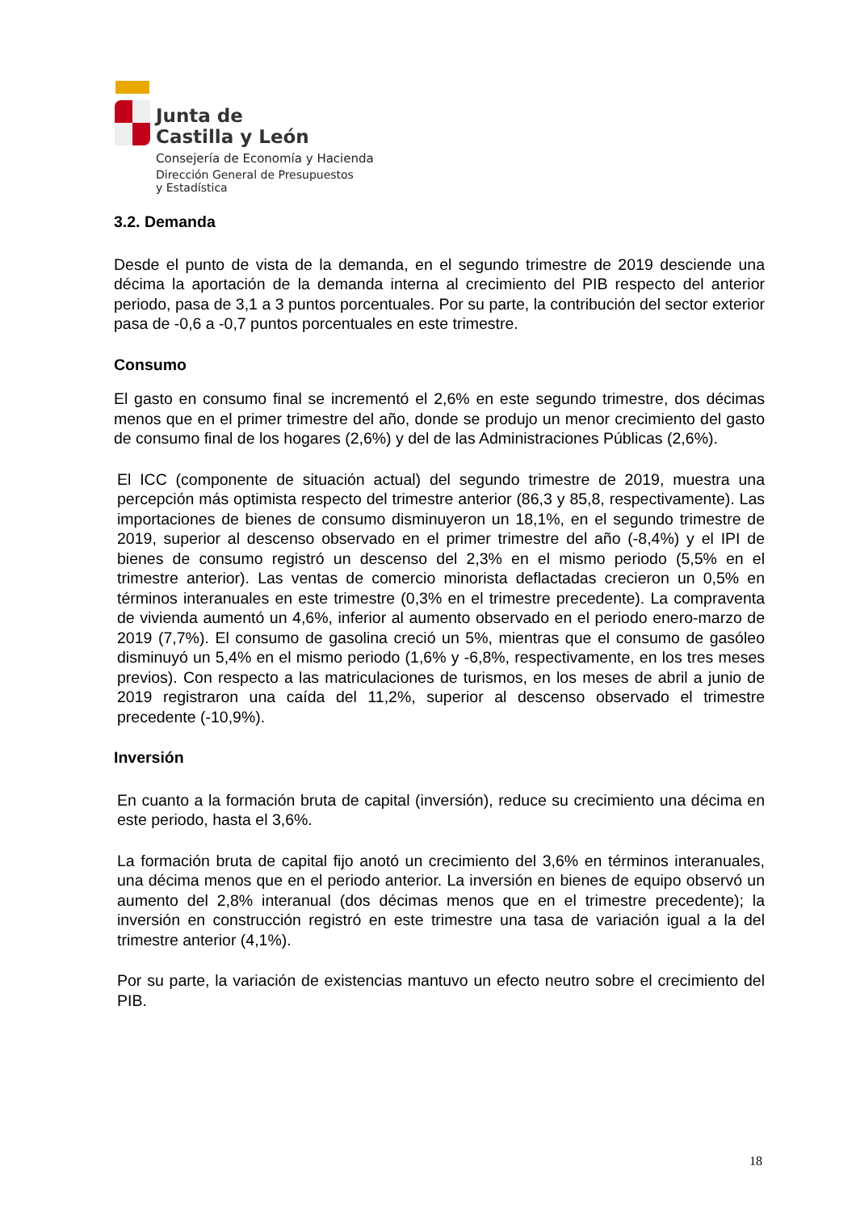Junta de
Castilla y León
Consejería de Economía y Hacienda
Dirección General de Presupuestos
y Estadística
3.2. Demanda
Desde el punto de vista de la demanda, en el segundo trimestre de 2019 desciende una décima la aportación de la demanda interna al crecimiento del PIB respecto del anterior periodo, pasa de 3,1 a 3 puntos porcentuales. Por su parte, la contribución del sector exterior pasa de -0,6 a -0,7 puntos porcentuales en este trimestre.
Consumo
El gasto en consumo final se incrementó el 2,6% en este segundo trimestre, dos décimas menos que en el primer trimestre del año, donde se produjo un menor crecimiento del gasto de consumo final de los hogares (2,6%) y del de las Administraciones Públicas (2,6%).
El ICC (componente de situación actual) del segundo trimestre de 2019, muestra una percepción más optimista respecto del trimestre anterior (86,3 y 85,8, respectivamente). Las importaciones de bienes de consumo disminuyeron un 18,1%, en el segundo trimestre de 2019, superior al descenso observado en el primer trimestre del año (-8,4%) y el IPI de bienes de consumo registró un descenso del 2,3% en el mismo periodo (5,5% en el trimestre anterior). Las ventas de comercio minorista deflactadas crecieron un 0,5% en términos interanuales en este trimestre (0,3% en el trimestre precedente). La compraventa de vivienda aumentó un 4,6%, inferior al aumento observado en el periodo enero-marzo de 2019 (7,7%). El consumo de gasolina creció un 5%, mientras que el consumo de gasóleo disminuyó un 5,4% en el mismo periodo (1,6% y -6,8%, respectivamente, en los tres meses previos). Con respecto a las matriculaciones de turismos, en los meses de abril a junio de 2019 registraron una caída del 11,2%, superior al descenso observado el trimestre precedente (-10,9%).
Inversión
En cuanto a la formación bruta de capital (inversión), reduce su crecimiento una décima en este periodo, hasta el 3,6%.
La formación bruta de capital fijo anotó un crecimiento del 3,6% en términos interanuales, una décima menos que en el periodo anterior. La inversión en bienes de equipo observó un aumento del 2,8% interanual (dos décimas menos que en el trimestre precedente); la inversión en construcción registró en este trimestre una tasa de variación igual a la del trimestre anterior (4,1%).
Por su parte, la variación de existencias mantuvo un efecto neutro sobre el crecimiento del PIB.
18